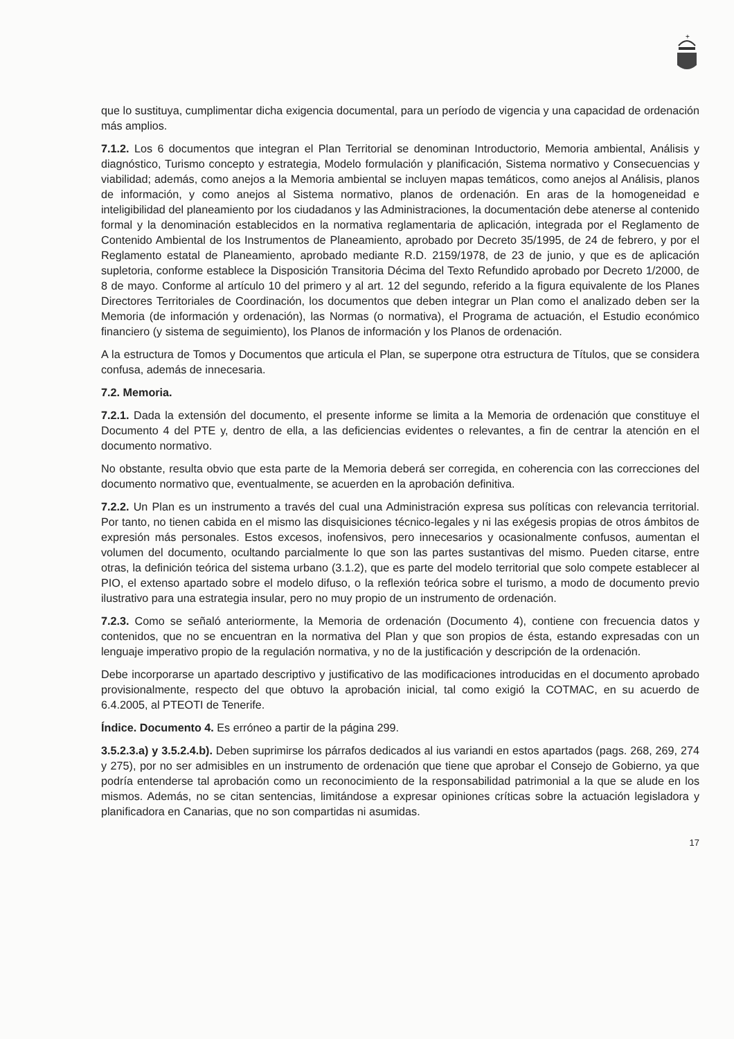+
que lo sustituya, cumplimentar dicha exigencia documental, para un período de vigencia y una capacidad de ordenación más amplios.
7.1.2. Los 6 documentos que integran el Plan Territorial se denominan Introductorio, Memoria ambiental, Análisis y diagnóstico, Turismo concepto y estrategia, Modelo formulación y planificación, Sistema normativo y Consecuencias y viabilidad; además, como anejos a la Memoria ambiental se incluyen mapas temáticos, como anejos al Análisis, planos de información, y como anejos al Sistema normativo, planos de ordenación. En aras de la homogeneidad e inteligibilidad del planeamiento por los ciudadanos y las Administraciones, la documentación debe atenerse al contenido formal y la denominación establecidos en la normativa reglamentaria de aplicación, integrada por el Reglamento de Contenido Ambiental de los Instrumentos de Planeamiento, aprobado por Decreto 35/1995, de 24 de febrero, y por el Reglamento estatal de Planeamiento, aprobado mediante R.D. 2159/1978, de 23 de junio, y que es de aplicación supletoria, conforme establece la Disposición Transitoria Décima del Texto Refundido aprobado por Decreto 1/2000, de 8 de mayo. Conforme al artículo 10 del primero y al art. 12 del segundo, referido a la figura equivalente de los Planes Directores Territoriales de Coordinación, los documentos que deben integrar un Plan como el analizado deben ser la Memoria (de información y ordenación), las Normas (o normativa), el Programa de actuación, el Estudio económico financiero (y sistema de seguimiento), los Planos de información y los Planos de ordenación.
A la estructura de Tomos y Documentos que articula el Plan, se superpone otra estructura de Títulos, que se considera confusa, además de innecesaria.
7.2. Memoria.
7.2.1. Dada la extensión del documento, el presente informe se limita a la Memoria de ordenación que constituye el Documento 4 del PTE y, dentro de ella, a las deficiencias evidentes o relevantes, a fin de centrar la atención en el documento normativo.
No obstante, resulta obvio que esta parte de la Memoria deberá ser corregida, en coherencia con las correcciones del documento normativo que, eventualmente, se acuerden en la aprobación definitiva.
7.2.2. Un Plan es un instrumento a través del cual una Administración expresa sus políticas con relevancia territorial. Por tanto, no tienen cabida en el mismo las disquisiciones técnico-legales y ni las exégesis propias de otros ámbitos de expresión más personales. Estos excesos, inofensivos, pero innecesarios y ocasionalmente confusos, aumentan el volumen del documento, ocultando parcialmente lo que son las partes sustantivas del mismo. Pueden citarse, entre otras, la definición teórica del sistema urbano (3.1.2), que es parte del modelo territorial que solo compete establecer al PIO, el extenso apartado sobre el modelo difuso, o la reflexión teórica sobre el turismo, a modo de documento previo ilustrativo para una estrategia insular, pero no muy propio de un instrumento de ordenación.
7.2.3. Como se señaló anteriormente, la Memoria de ordenación (Documento 4), contiene con frecuencia datos y contenidos, que no se encuentran en la normativa del Plan y que son propios de ésta, estando expresadas con un lenguaje imperativo propio de la regulación normativa, y no de la justificación y descripción de la ordenación.
Debe incorporarse un apartado descriptivo y justificativo de las modificaciones introducidas en el documento aprobado provisionalmente, respecto del que obtuvo la aprobación inicial, tal como exigió la COTMAC, en su acuerdo de 6.4.2005, al PTEOTI de Tenerife.
Índice. Documento 4. Es erróneo a partir de la página 299.
3.5.2.3.a) y 3.5.2.4.b). Deben suprimirse los párrafos dedicados al ius variandi en estos apartados (pags. 268, 269, 274 y 275), por no ser admisibles en un instrumento de ordenación que tiene que aprobar el Consejo de Gobierno, ya que podría entenderse tal aprobación como un reconocimiento de la responsabilidad patrimonial a la que se alude en los mismos. Además, no se citan sentencias, limitándose a expresar opiniones críticas sobre la actuación legisladora y planificadora en Canarias, que no son compartidas ni asumidas.
17